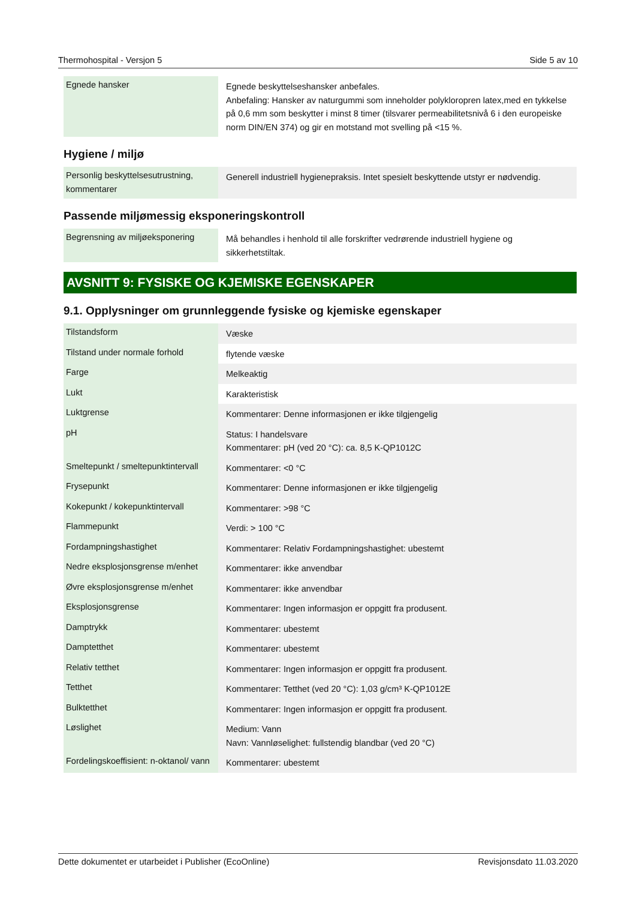Thermohospital - Versjon 5 Side 5 av 10
| Egnede hansker | Egnede beskyttelseshansker anbefales. Anbefaling: Hansker av naturgummi som inneholder polykloropren latex,med en tykkelse på 0,6 mm som beskytter i minst 8 timer (tilsvarer permeabilitetsnivå 6 i den europeiske norm DIN/EN 374) og gir en motstand mot svelling på <15 %. |
Hygiene / miljø
| Personlig beskyttelsesutrustning, kommentarer | Generell industriell hygienepraksis. Intet spesielt beskyttende utstyr er nødvendig. |
Passende miljømessig eksponeringskontroll
| Begrensning av miljøeksponering | Må behandles i henhold til alle forskrifter vedrørende industriell hygiene og sikkerhetstiltak. |
AVSNITT 9: FYSISKE OG KJEMISKE EGENSKAPER
9.1. Opplysninger om grunnleggende fysiske og kjemiske egenskaper
| Tilstandsform | Væske |
| Tilstand under normale forhold | flytende væske |
| Farge | Melkeaktig |
| Lukt | Karakteristisk |
| Luktgrense | Kommentarer: Denne informasjonen er ikke tilgjengelig |
| pH | Status: I handelsvare Kommentarer: pH (ved 20 °C): ca. 8,5 K-QP1012C |
| Smeltepunkt / smeltepunktintervall | Kommentarer: <0 °C |
| Frysepunkt | Kommentarer: Denne informasjonen er ikke tilgjengelig |
| Kokepunkt / kokepunktintervall | Kommentarer: >98 °C |
| Flammepunkt | Verdi: > 100 °C |
| Fordampningshastighet | Kommentarer: Relativ Fordampningshastighet: ubestemt |
| Nedre eksplosjonsgrense m/enhet | Kommentarer: ikke anvendbar |
| Øvre eksplosjonsgrense m/enhet | Kommentarer: ikke anvendbar |
| Eksplosjonsgrense | Kommentarer: Ingen informasjon er oppgitt fra produsent. |
| Damptrykk | Kommentarer: ubestemt |
| Damptetthet | Kommentarer: ubestemt |
| Relativ tetthet | Kommentarer: Ingen informasjon er oppgitt fra produsent. |
| Tetthet | Kommentarer: Tetthet (ved 20 °C): 1,03 g/cm³ K-QP1012E |
| Bulktetthet | Kommentarer: Ingen informasjon er oppgitt fra produsent. |
| Løslighet | Medium: Vann Navn: Vannløselighet: fullstendig blandbar (ved 20 °C) |
| Fordelingskoeffisient: n-oktanol/ vann | Kommentarer: ubestemt |
Dette dokumentet er utarbeidet i Publisher (EcoOnline) Revisjonsdato 11.03.2020